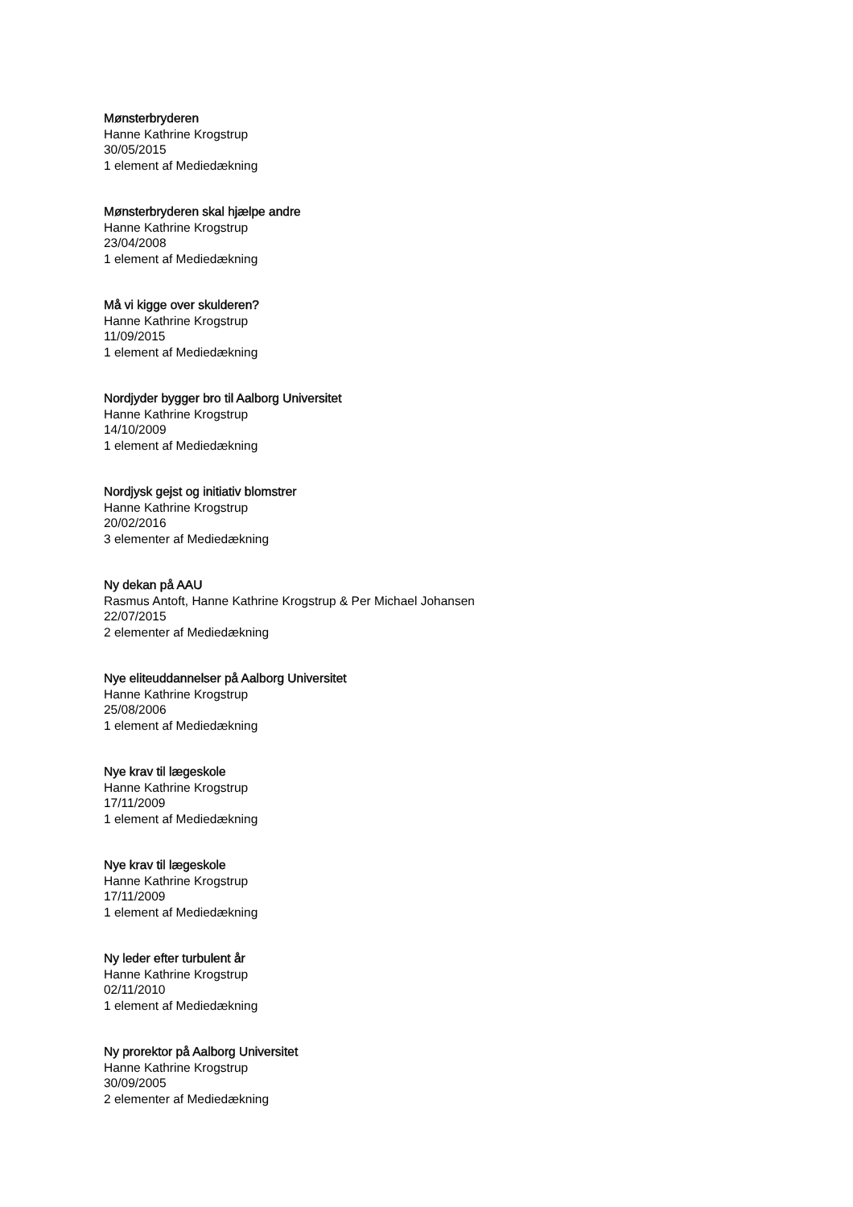Mønsterbryderen
Hanne Kathrine Krogstrup
30/05/2015
1 element af Mediedækning
Mønsterbryderen skal hjælpe andre
Hanne Kathrine Krogstrup
23/04/2008
1 element af Mediedækning
Må vi kigge over skulderen?
Hanne Kathrine Krogstrup
11/09/2015
1 element af Mediedækning
Nordjyder bygger bro til Aalborg Universitet
Hanne Kathrine Krogstrup
14/10/2009
1 element af Mediedækning
Nordjysk gejst og initiativ blomstrer
Hanne Kathrine Krogstrup
20/02/2016
3 elementer af Mediedækning
Ny dekan på AAU
Rasmus Antoft, Hanne Kathrine Krogstrup & Per Michael Johansen
22/07/2015
2 elementer af Mediedækning
Nye eliteuddannelser på Aalborg Universitet
Hanne Kathrine Krogstrup
25/08/2006
1 element af Mediedækning
Nye krav til lægeskole
Hanne Kathrine Krogstrup
17/11/2009
1 element af Mediedækning
Nye krav til lægeskole
Hanne Kathrine Krogstrup
17/11/2009
1 element af Mediedækning
Ny leder efter turbulent år
Hanne Kathrine Krogstrup
02/11/2010
1 element af Mediedækning
Ny prorektor på Aalborg Universitet
Hanne Kathrine Krogstrup
30/09/2005
2 elementer af Mediedækning